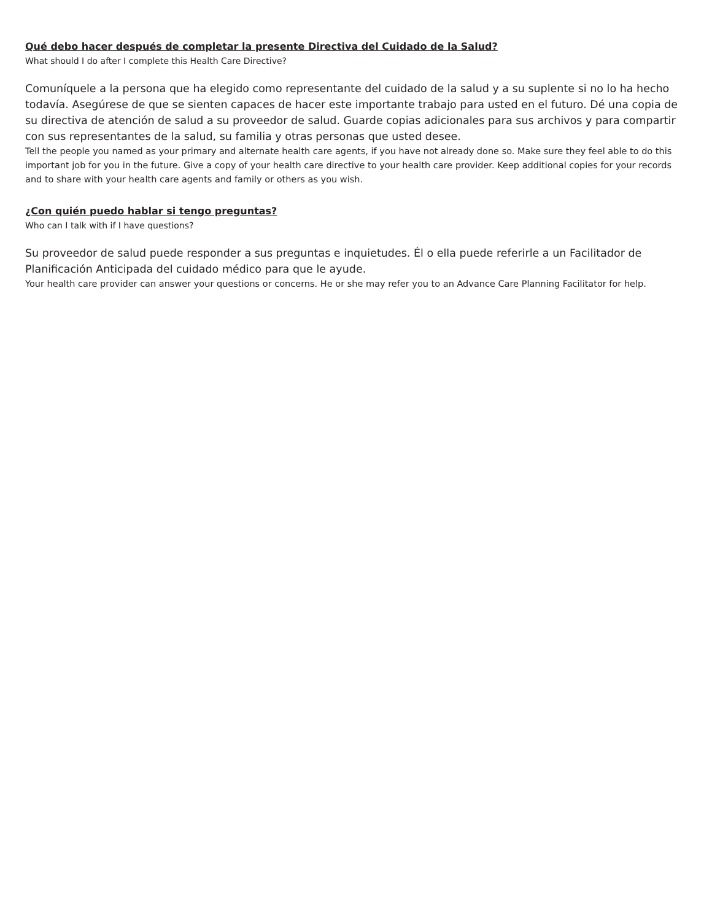Qué debo hacer después de completar la presente Directiva del Cuidado de la Salud?
What should I do after I complete this Health Care Directive?
Comuníquele a la persona que ha elegido como representante del cuidado de la salud y a su suplente si no lo ha hecho todavía. Asegúrese de que se sienten capaces de hacer este importante trabajo para usted en el futuro. Dé una copia de su directiva de atención de salud a su proveedor de salud. Guarde copias adicionales para sus archivos y para compartir con sus representantes de la salud, su familia y otras personas que usted desee.
Tell the people you named as your primary and alternate health care agents, if you have not already done so. Make sure they feel able to do this important job for you in the future. Give a copy of your health care directive to your health care provider. Keep additional copies for your records and to share with your health care agents and family or others as you wish.
¿Con quién puedo hablar si tengo preguntas?
Who can I talk with if I have questions?
Su proveedor de salud puede responder a sus preguntas e inquietudes. Él o ella puede referirle a un Facilitador de Planificación Anticipada del cuidado médico para que le ayude.
Your health care provider can answer your questions or concerns. He or she may refer you to an Advance Care Planning Facilitator for help.